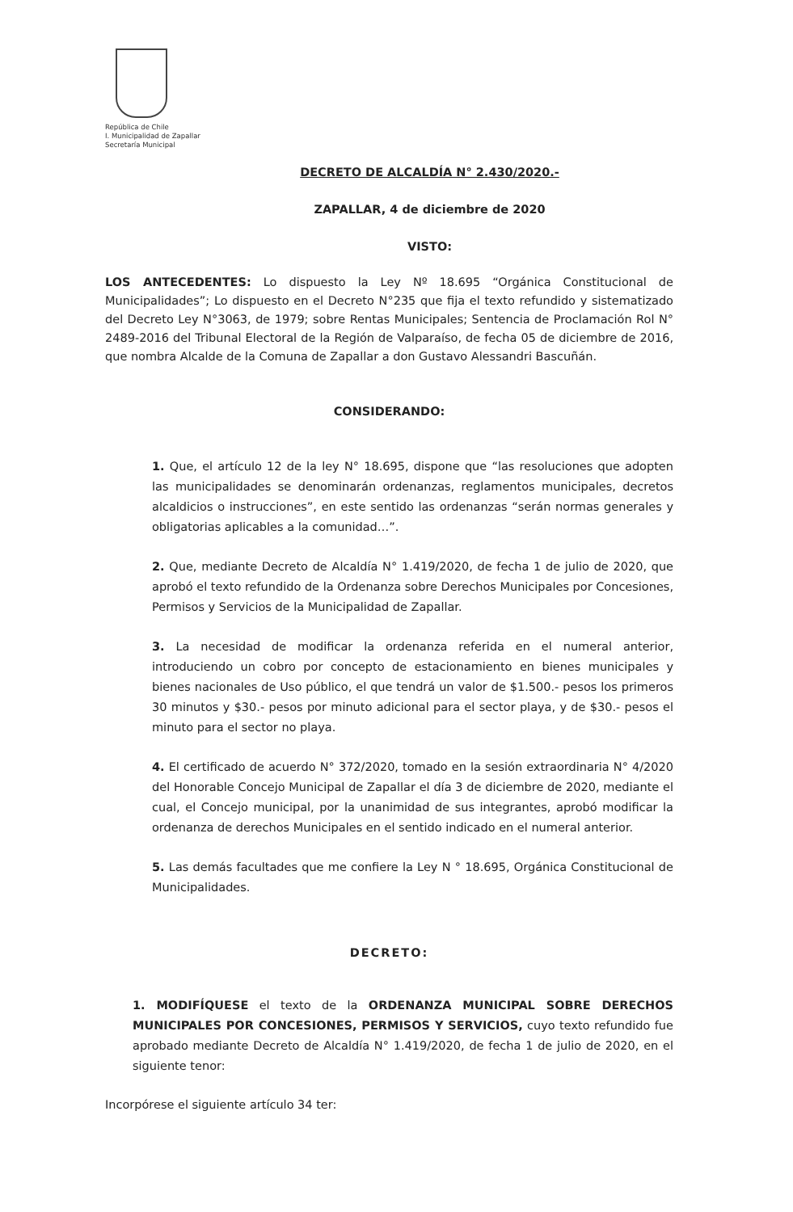República de Chile
I. Municipalidad de Zapallar
Secretaría Municipal
DECRETO DE ALCALDÍA N° 2.430/2020.-
ZAPALLAR, 4 de diciembre de 2020
VISTO:
LOS ANTECEDENTES: Lo dispuesto la Ley Nº 18.695 “Orgánica Constitucional de Municipalidades”; Lo dispuesto en el Decreto N°235 que fija el texto refundido y sistematizado del Decreto Ley N°3063, de 1979; sobre Rentas Municipales; Sentencia de Proclamación Rol N° 2489-2016 del Tribunal Electoral de la Región de Valparaíso, de fecha 05 de diciembre de 2016, que nombra Alcalde de la Comuna de Zapallar a don Gustavo Alessandri Bascuñán.
CONSIDERANDO:
1. Que, el artículo 12 de la ley N° 18.695, dispone que “las resoluciones que adopten las municipalidades se denominarán ordenanzas, reglamentos municipales, decretos alcaldicios o instrucciones”, en este sentido las ordenanzas “serán normas generales y obligatorias aplicables a la comunidad…”.
2. Que, mediante Decreto de Alcaldía N° 1.419/2020, de fecha 1 de julio de 2020, que aprobó el texto refundido de la Ordenanza sobre Derechos Municipales por Concesiones, Permisos y Servicios de la Municipalidad de Zapallar.
3. La necesidad de modificar la ordenanza referida en el numeral anterior, introduciendo un cobro por concepto de estacionamiento en bienes municipales y bienes nacionales de Uso público, el que tendrá un valor de $1.500.- pesos los primeros 30 minutos y $30.- pesos por minuto adicional para el sector playa, y de $30.- pesos el minuto para el sector no playa.
4. El certificado de acuerdo N° 372/2020, tomado en la sesión extraordinaria N° 4/2020 del Honorable Concejo Municipal de Zapallar el día 3 de diciembre de 2020, mediante el cual, el Concejo municipal, por la unanimidad de sus integrantes, aprobó modificar la ordenanza de derechos Municipales en el sentido indicado en el numeral anterior.
5. Las demás facultades que me confiere la Ley N ° 18.695, Orgánica Constitucional de Municipalidades.
DECRETO:
1. MODIFÍQUESE el texto de la ORDENANZA MUNICIPAL SOBRE DERECHOS MUNICIPALES POR CONCESIONES, PERMISOS Y SERVICIOS, cuyo texto refundido fue aprobado mediante Decreto de Alcaldía N° 1.419/2020, de fecha 1 de julio de 2020, en el siguiente tenor:
Incorpórese el siguiente artículo 34 ter: